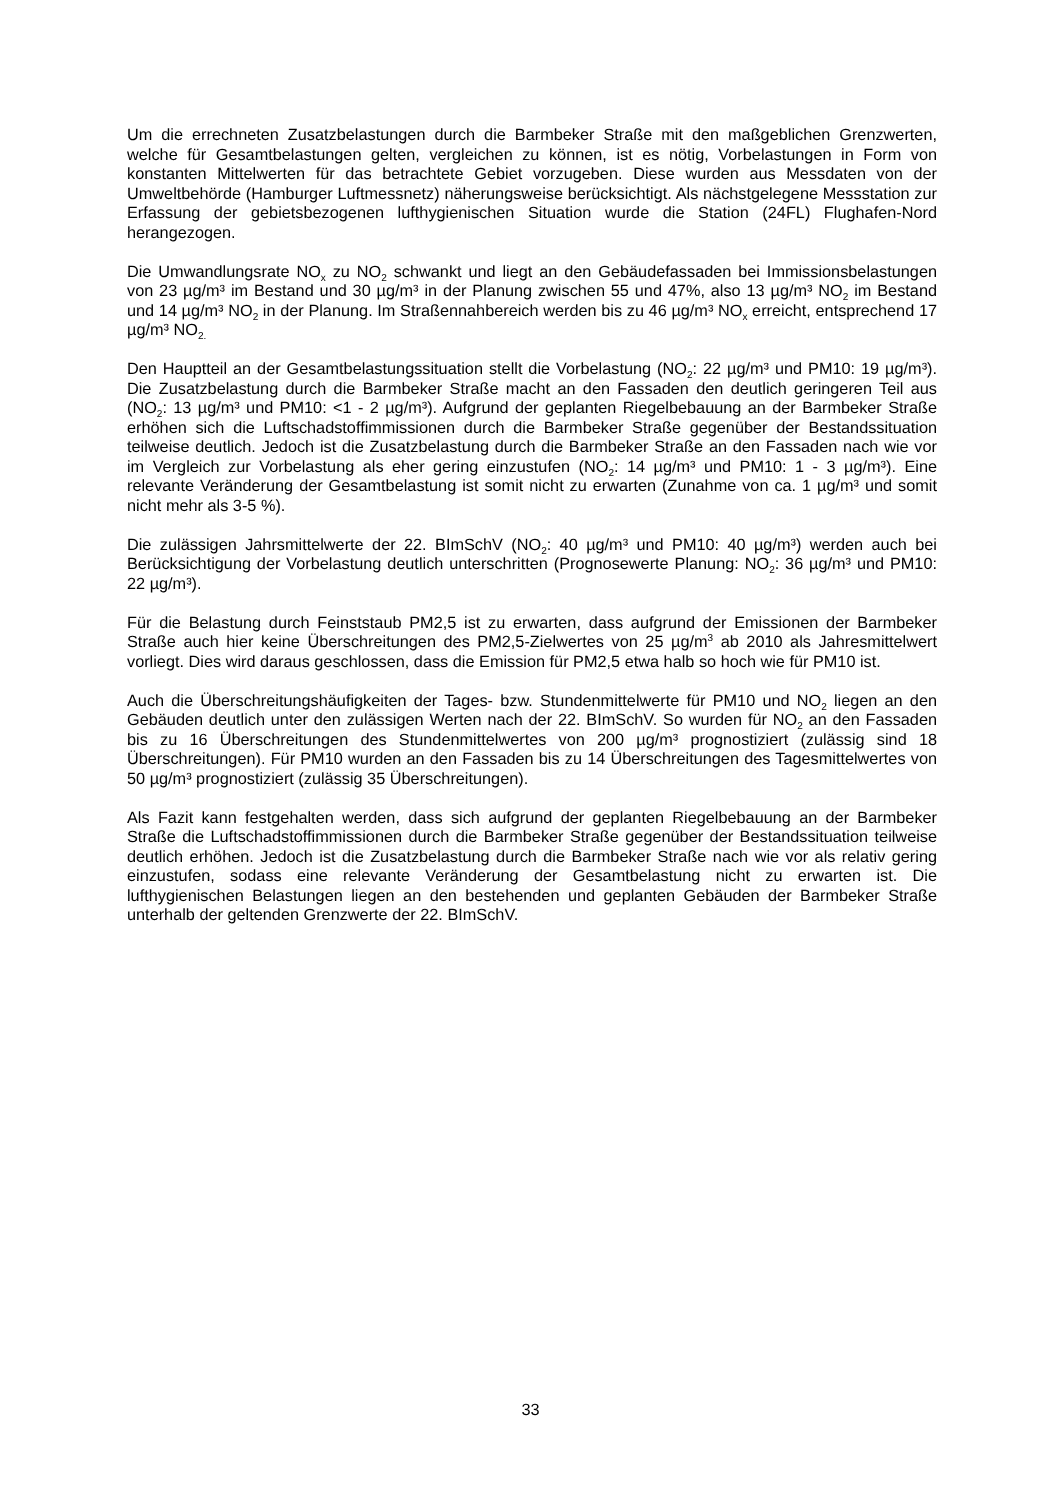Um die errechneten Zusatzbelastungen durch die Barmbeker Straße mit den maßgeblichen Grenzwerten, welche für Gesamtbelastungen gelten, vergleichen zu können, ist es nötig, Vorbelastungen in Form von konstanten Mittelwerten für das betrachtete Gebiet vorzugeben. Diese wurden aus Messdaten von der Umweltbehörde (Hamburger Luftmessnetz) näherungsweise berücksichtigt. Als nächstgelegene Messstation zur Erfassung der gebietsbezogenen lufthygienischen Situation wurde die Station (24FL) Flughafen-Nord herangezogen.
Die Umwandlungsrate NO<sub>x</sub> zu NO<sub>2</sub> schwankt und liegt an den Gebäudefassaden bei Immissionsbelastungen von 23 µg/m³ im Bestand und 30 µg/m³ in der Planung zwischen 55 und 47%, also 13 µg/m³ NO<sub>2</sub> im Bestand und 14 µg/m³ NO<sub>2</sub> in der Planung. Im Straßennahbereich werden bis zu 46 µg/m³ NO<sub>x</sub> erreicht, entsprechend 17 µg/m³ NO<sub>2.</sub>
Den Hauptteil an der Gesamtbelastungssituation stellt die Vorbelastung (NO<sub>2</sub>: 22 µg/m³ und PM10: 19 µg/m³). Die Zusatzbelastung durch die Barmbeker Straße macht an den Fassaden den deutlich geringeren Teil aus (NO<sub>2</sub>: 13 µg/m³ und PM10: <1 - 2 µg/m³). Aufgrund der geplanten Riegelbebauung an der Barmbeker Straße erhöhen sich die Luftschadstoffimmissionen durch die Barmbeker Straße gegenüber der Bestandssituation teilweise deutlich. Jedoch ist die Zusatzbelastung durch die Barmbeker Straße an den Fassaden nach wie vor im Vergleich zur Vorbelastung als eher gering einzustufen (NO<sub>2</sub>: 14 µg/m³ und PM10: 1 - 3 µg/m³). Eine relevante Veränderung der Gesamtbelastung ist somit nicht zu erwarten (Zunahme von ca. 1 µg/m³ und somit nicht mehr als 3-5 %).
Die zulässigen Jahrsmittelwerte der 22. BImSchV (NO<sub>2</sub>: 40 µg/m³ und PM10: 40 µg/m³) werden auch bei Berücksichtigung der Vorbelastung deutlich unterschritten (Prognosewerte Planung: NO<sub>2</sub>: 36 µg/m³ und PM10: 22 µg/m³).
Für die Belastung durch Feinststaub PM2,5 ist zu erwarten, dass aufgrund der Emissionen der Barmbeker Straße auch hier keine Überschreitungen des PM2,5-Zielwertes von 25 µg/m<sup>3</sup> ab 2010 als Jahresmittelwert vorliegt. Dies wird daraus geschlossen, dass die Emission für PM2,5 etwa halb so hoch wie für PM10 ist.
Auch die Überschreitungshäufigkeiten der Tages- bzw. Stundenmittelwerte für PM10 und NO<sub>2</sub> liegen an den Gebäuden deutlich unter den zulässigen Werten nach der 22. BImSchV. So wurden für NO<sub>2</sub> an den Fassaden bis zu 16 Überschreitungen des Stundenmittelwertes von 200 µg/m³ prognostiziert (zulässig sind 18 Überschreitungen). Für PM10 wurden an den Fassaden bis zu 14 Überschreitungen des Tagesmittelwertes von 50 µg/m³ prognostiziert (zulässig 35 Überschreitungen).
Als Fazit kann festgehalten werden, dass sich aufgrund der geplanten Riegelbebauung an der Barmbeker Straße die Luftschadstoffimmissionen durch die Barmbeker Straße gegenüber der Bestandssituation teilweise deutlich erhöhen. Jedoch ist die Zusatzbelastung durch die Barmbeker Straße nach wie vor als relativ gering einzustufen, sodass eine relevante Veränderung der Gesamtbelastung nicht zu erwarten ist. Die lufthygienischen Belastungen liegen an den bestehenden und geplanten Gebäuden der Barmbeker Straße unterhalb der geltenden Grenzwerte der 22. BImSchV.
33